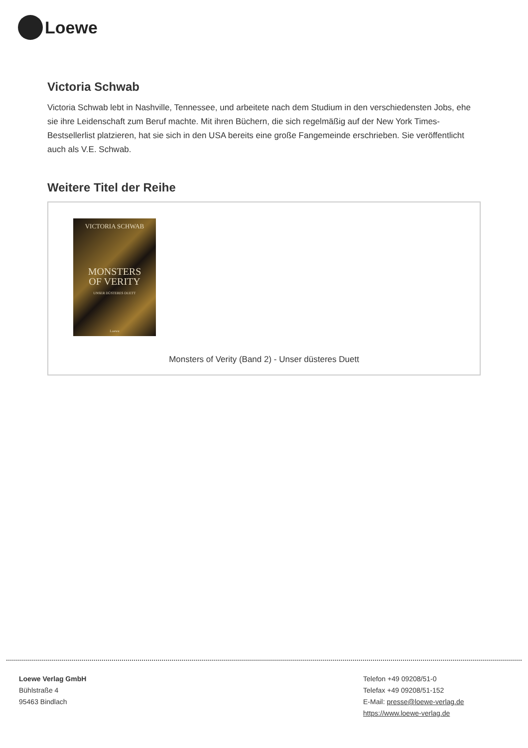Loewe
Victoria Schwab
Victoria Schwab lebt in Nashville, Tennessee, und arbeitete nach dem Studium in den verschiedensten Jobs, ehe sie ihre Leidenschaft zum Beruf machte. Mit ihren Büchern, die sich regelmäßig auf der New York Times-Bestsellerlist platzieren, hat sie sich in den USA bereits eine große Fangemeinde erschrieben. Sie veröffentlicht auch als V.E. Schwab.
Weitere Titel der Reihe
VICTORIA SCHWAB
MONSTERS
OF VERITY
UNSER DÜSTERES DUETT
Loewe
Monsters of Verity (Band 2) - Unser düsteres Duett
Loewe Verlag GmbH
Bühlstraße 4
95463 Bindlach
Telefon +49 09208/51-0
Telefax +49 09208/51-152
E-Mail: presse@loewe-verlag.de
https://www.loewe-verlag.de